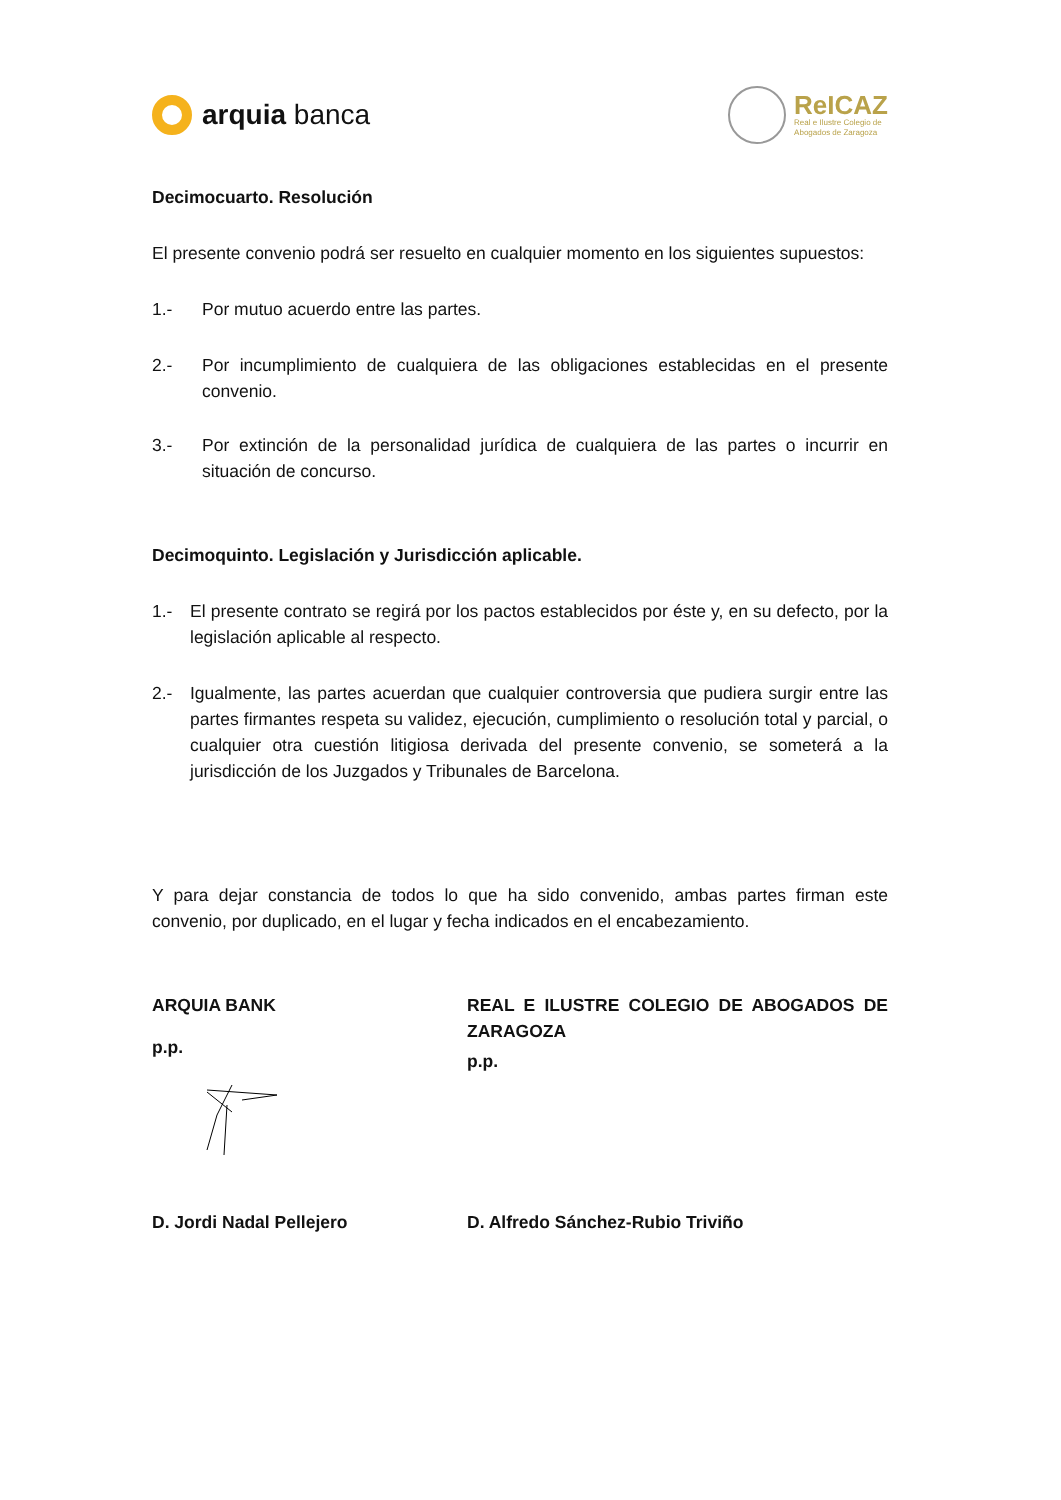arquia banca
ReICAZ
Real e Ilustre Colegio de
Abogados de Zaragoza
Decimocuarto. Resolución
El presente convenio podrá ser resuelto en cualquier momento en los siguientes supuestos:
1.- Por mutuo acuerdo entre las partes.
2.- Por incumplimiento de cualquiera de las obligaciones establecidas en el presente convenio.
3.- Por extinción de la personalidad jurídica de cualquiera de las partes o incurrir en situación de concurso.
Decimoquinto. Legislación y Jurisdicción aplicable.
1.- El presente contrato se regirá por los pactos establecidos por éste y, en su defecto, por la legislación aplicable al respecto.
2.- Igualmente, las partes acuerdan que cualquier controversia que pudiera surgir entre las partes firmantes respeta su validez, ejecución, cumplimiento o resolución total y parcial, o cualquier otra cuestión litigiosa derivada del presente convenio, se someterá a la jurisdicción de los Juzgados y Tribunales de Barcelona.
Y para dejar constancia de todos lo que ha sido convenido, ambas partes firman este convenio, por duplicado, en el lugar y fecha indicados en el encabezamiento.
ARQUIA BANK
p.p.
REAL E ILUSTRE COLEGIO DE ABOGADOS DE ZARAGOZA
p.p.
D. Jordi Nadal Pellejero D. Alfredo Sánchez-Rubio Triviño